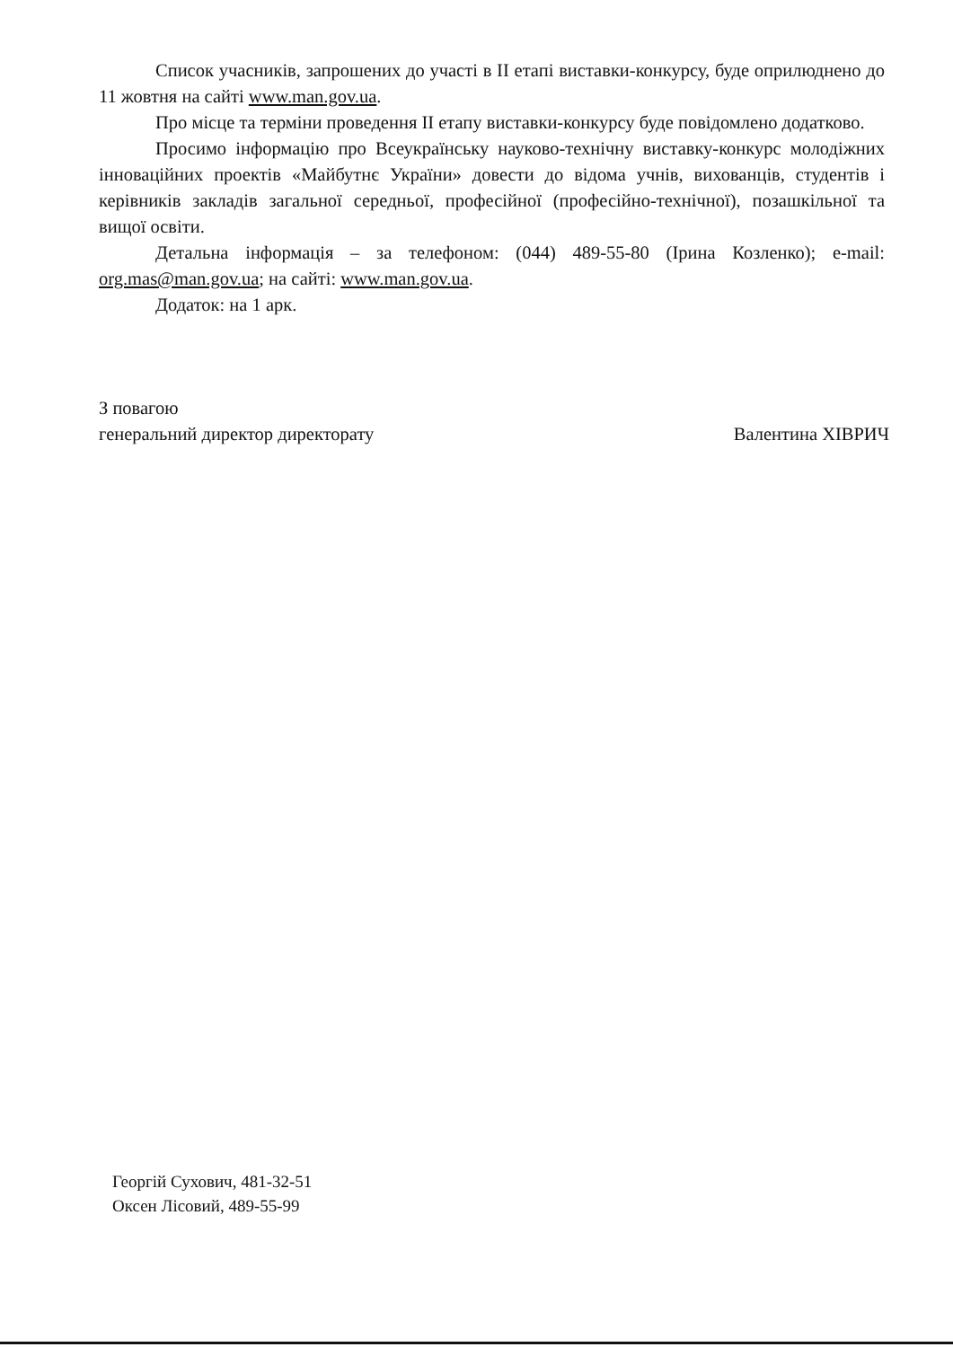Список учасників, запрошених до участі в ІІ етапі виставки-конкурсу, буде оприлюднено до 11 жовтня на сайті www.man.gov.ua.
Про місце та терміни проведення ІІ етапу виставки-конкурсу буде повідомлено додатково.
Просимо інформацію про Всеукраїнську науково-технічну виставку-конкурс молодіжних інноваційних проектів «Майбутнє України» довести до відома учнів, вихованців, студентів і керівників закладів загальної середньої, професійної (професійно-технічної), позашкільної та вищої освіти.
Детальна інформація – за телефоном: (044) 489-55-80 (Ірина Козленко); e-mail: org.mas@man.gov.ua; на сайті: www.man.gov.ua.
Додаток: на 1 арк.
З повагою
генеральний директор директорату
Валентина ХІВРИЧ
Георгій Сухович, 481-32-51
Оксен Лісовий, 489-55-99